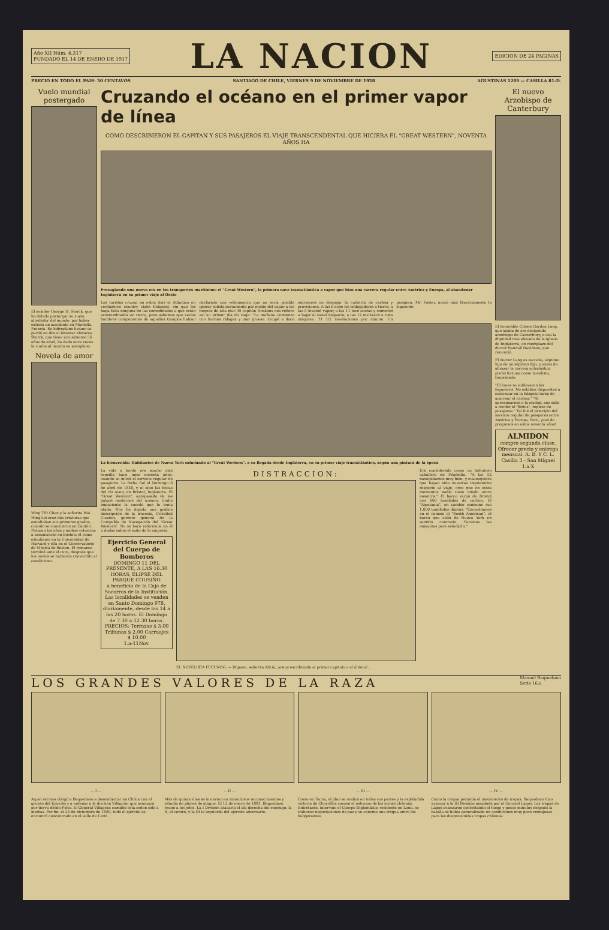Año XII Núm. 4,317
FUNDADO EL 14 DE ENERO DE 1917
LA NACION
EDICION DE 24 PAGINAS
PRECIO EN TODO EL PAIS: 30 CENTAVOS SANTIAGO DE CHILE, VIERNES 9 DE NOVIEMBRE DE 1928 AGUSTINAS 1269 — CASILLA 81-D.
Vuelo mundial postergado
El aviador George H. Storck, que ha debido postergar su vuelo alrededor del mundo, por haber sufrido un accidente en Marsella, Francia. Su hidroplano liviano se partió en dos al intentar elevarse. Storck, que tiene actualmente 56 años de edad, ha dado once veces la vuelta al mundo en aeroplano.
Novela de amor
Wing Tift Chan y la señorita Wai Hing Lei eran dos criaturas que estudiaban sus primeros grados, cuando se conocieron en Cantón. Pasaron los años y ambos volvieron a encontrarse en Boston: él como estudiante en la Universidad de Harvard y ella en el Conservatorio de Música de Boston. El romance terminó ante el cura, después que los novios se hubieron convertido al catolicismo.
Cruzando el océano en el primer vapor de línea
COMO DESCRIBIERON EL CAPITAN Y SUS PASAJEROS EL VIAJE TRANSCENDENTAL QUE HICIERA EL "GREAT WESTERN", NOVENTA AÑOS HA
Presagiando una nueva era en los transportes marítimos: el "Great Western", la primera nave transatlántica a vapor que hizo una carrera regular entre América y Europa, al abandonar Inglaterra en su primer viaje al Oeste
Los turistas cruzan en estos días el Atlántico en verdaderos country clubs flotantes, sin que les haga falta ninguna de las comodidades a que están acostumbrados en tierra, pero sabemos que varios hombres competentes de aquellos tiempos habían declarado con vehemencia que no sería posible operar satisfactoriamente por medio del vapor a los buques de alta mar. El capitán Hoskens nos refiere así su primer día de viaje: "La mañana comienza con fuertes ráfagas y mar gruesa. Ocupé a doce marineros en despejar la cubierta de carbón y provisiones. A las 6 eché los trabajadores a tierra; a las 9 levanté vapor; a las 11 levé anclas y comencé a bajar el canal despacio; a las 12 me lancé a toda máquina. 11 1/2 revoluciones por minuto. Un pasajero, Mr. Fóster, anotó más literariamente lo siguiente:
La bienvenida: Habitantes de Nueva York saludando al "Great Western", a su llegada desde Inglaterra, en su primer viaje transatlántico, según una pintura de la época
La vida a bordo era mucho más sencilla hace unos noventa años, cuando se inició el servicio regular de pasajeros. La fecha fué el Domingo 8 de abril de 1838, y el sitio las bocas del río Avon, en Bristol, Inglaterra. El "Great Western", antepasado de los galgos modernos del océano, tiraba impaciente la cuerda que lo tenía atado. Nos ha dejado una gráfica descripción de la travesía, Cristóbal Claxton, gerente general de la Compañía de Navegación del "Great Western". No se hace referencia en él a dudas sobre el éxito de la empresa.
Ejercicio General del Cuerpo de Bomberos
DOMINGO 11 DEL PRESENTE, A LAS 16.30 HORAS, ELIPSE DEL PARQUE COUSIÑO
a beneficio de la Caja de Socorros de la Institución. Las localidades se venden en Santo Domingo 978, diariamente, desde las 14 a las 20 horas. El Domingo de 7.30 a 12.30 horas.
PRECIOS: Terrazas $ 3.00 Tribunas $ 2.00 Carruajes $ 10.00
1.a-11Nov.
DISTRACCION:
EL NOVELISTA FECUNDO. — Dígame, señorita Alicia, ¿estoy escribiendo el primer capítulo o el último?...
Era considerado como un talentoso caballero de Filadelfia. "A las 12 navegábamos muy bien, y cualesquiera que hayan sido nuestras inquietudes respecto al viaje, creo que en estos momentos nadie tiene miedo entre nosotros." El barco zarpó de Bristol con 600 toneladas de carbón. El "Aquitania", en cambio consume sus 1,000 toneladas diarias. "Encontramos en el camino al "South American", el barco que salió de Nueva York en sentido contrario. Paramos las máquinas para saludarlo."
El nuevo Arzobispo de Canterbury
El honorable Cosme Gordon Lang, que acaba de ser designado arzobispo de Canterbury, o sea la dignidad más elevada de la iglesia de Inglaterra, en reemplazo del doctor Randall Davidson, que renunció.
El doctor Lang es escocés, séptimo hijo de un séptimo hijo, y antes de abrazar la carrera eclesiástica probó fortuna como novelista, fracasando.
"El lunes se sublevaron los fogoneros. No estaban dispuestos a continuar en la fatigosa tarea de acarrear el carbón." "Al aproximarnos a la ciudad, nos salió a recibir el "Sirius", repleto de pasajeros." Tal fué el principio del servicio regular de pasajeros entre América y Europa. Pero, ¡qué de progresos en estos noventa años!
ALMIDON
compro segunda clase. Ofrecer precio y entrega mensual. A. B. Y C. L. Casilla 3 - San Miguel 1.a X
LOS GRANDES VALORES DE LA RAZA Manuel Baquedano
Serie 16.a
— I —
Aquel retraso obligó a Baquedano a desembarcar en Chilca con el grueso del Ejército y a ordenar a la división Villagrán que avanzara por tierra desde Pisco. El General Villagrán cumplió esta orden sólo a medias. Por fin, el 23 de diciembre de 1880, todo el ejército se encontró concentrado en el valle de Lurín.
— II —
Más de quince días se invierten en minuciosos reconocimientos y estudio de planes de ataque. El 12 de enero de 1881, Baquedano reune a los jefes. La I División atacaría el ala derecha del enemigo; la II, el centro, y la III la izquierda del ejército adversario.
— III —
Como en Tacna, el plan se realizó en todas sus partes y la espléndida victoria de Chorrillos coronó el esfuerzo de las armas chilenas. Entretanto, intervino el Cuerpo Diplomático residente en Lima, se trabaron negociaciones de paz y se convino una tregua entre los beligerantes.
— IV —
Como la tregua permitía el movimiento de tropas, Baquedano hizo avanzar a la III División mandada por el Coronel Lagos. Las tropas de Lagos avanzaron contestando el fuego y pocos minutos después la batalla se había generalizado en condiciones muy poco ventajosas para las desprevenidas tropas chilenas.